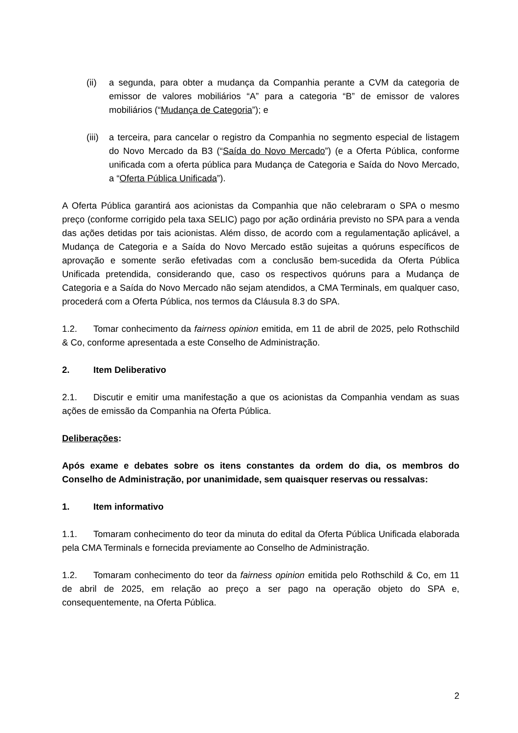(ii) a segunda, para obter a mudança da Companhia perante a CVM da categoria de emissor de valores mobiliários “A” para a categoria “B” de emissor de valores mobiliários (“Mudança de Categoria”); e
(iii)
a terceira, para cancelar o registro da Companhia no segmento especial de listagem do Novo Mercado da B3 (“Saída do Novo Mercado”) (e a Oferta Pública, conforme unificada com a oferta pública para Mudança de Categoria e Saída do Novo Mercado, a “Oferta Pública Unificada”).
A Oferta Pública garantirá aos acionistas da Companhia que não celebraram o SPA o mesmo preço (conforme corrigido pela taxa SELIC) pago por ação ordinária previsto no SPA para a venda das ações detidas por tais acionistas. Além disso, de acordo com a regulamentação aplicável, a Mudança de Categoria e a Saída do Novo Mercado estão sujeitas a quóruns específicos de aprovação e somente serão efetivadas com a conclusão bem-sucedida da Oferta Pública Unificada pretendida, considerando que, caso os respectivos quóruns para a Mudança de Categoria e a Saída do Novo Mercado não sejam atendidos, a CMA Terminals, em qualquer caso, procederá com a Oferta Pública, nos termos da Cláusula 8.3 do SPA.
1.2. Tomar conhecimento da fairness opinion emitida, em 11 de abril de 2025, pelo Rothschild & Co, conforme apresentada a este Conselho de Administração.
2. Item Deliberativo
2.1. Discutir e emitir uma manifestação a que os acionistas da Companhia vendam as suas ações de emissão da Companhia na Oferta Pública.
Deliberações:
Após exame e debates sobre os itens constantes da ordem do dia, os membros do Conselho de Administração, por unanimidade, sem quaisquer reservas ou ressalvas:
1. Item informativo
1.1. Tomaram conhecimento do teor da minuta do edital da Oferta Pública Unificada elaborada pela CMA Terminals e fornecida previamente ao Conselho de Administração.
1.2. Tomaram conhecimento do teor da fairness opinion emitida pelo Rothschild & Co, em 11 de abril de 2025, em relação ao preço a ser pago na operação objeto do SPA e, consequentemente, na Oferta Pública.
2